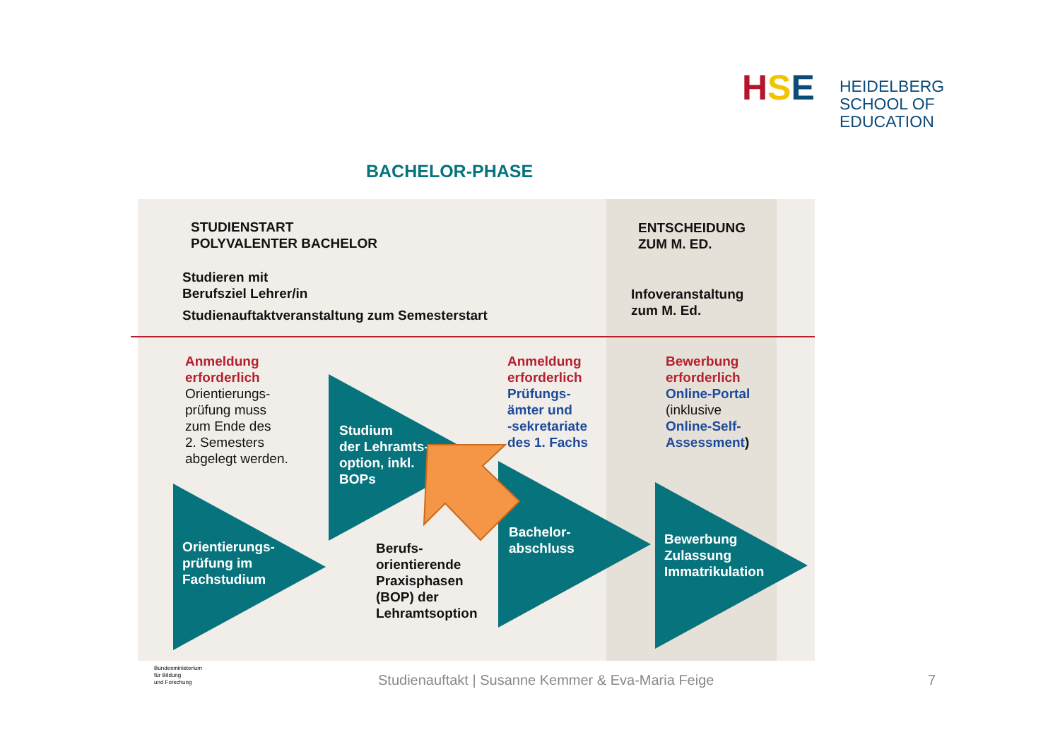HSE
HEIDELBERG
SCHOOL OF
EDUCATION
BACHELOR-PHASE
STUDIENSTART
POLYVALENTER BACHELOR
ENTSCHEIDUNG
ZUM M. ED.
Studieren mit
Berufsziel Lehrer/in
Studienauftaktveranstaltung zum Semesterstart
Infoveranstaltung
zum M. Ed.
Anmeldung
erforderlich
Orientierungs-
prüfung muss
zum Ende des
2. Semesters
abgelegt werden.
Studium
der Lehramts-
option, inkl.
BOPs
Anmeldung
erforderlich
Prüfungs-
ämter und
-sekretariate
des 1. Fachs
Bewerbung
erforderlich
Online-Portal
(inklusive
Online-Self-
Assessment)
Orientierungs-
prüfung im
Fachstudium
Berufs-
orientierende
Praxisphasen
(BOP) der
Lehramtsoption
Bachelor-
abschluss
Bewerbung
Zulassung
Immatrikulation
Bundesministerium
für Bildung
und Forschung
Studienauftakt | Susanne Kemmer & Eva-Maria Feige
7